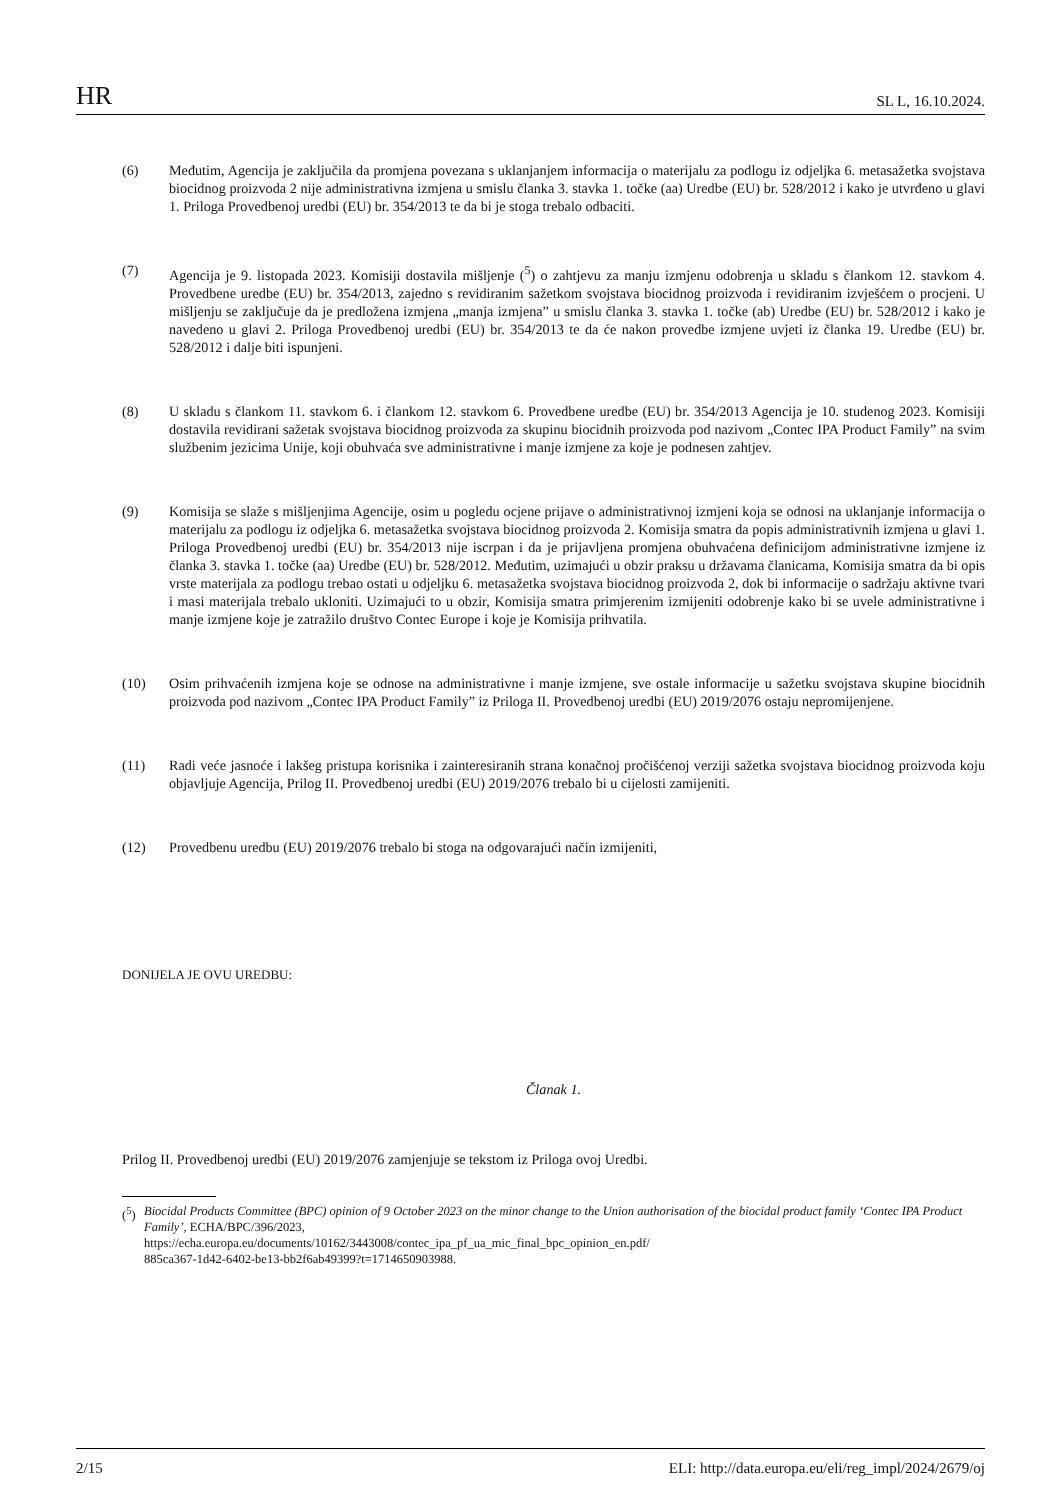HR SL L, 16.10.2024.
(6) Međutim, Agencija je zaključila da promjena povezana s uklanjanjem informacija o materijalu za podlogu iz odjeljka 6. metasažetka svojstava biocidnog proizvoda 2 nije administrativna izmjena u smislu članka 3. stavka 1. točke (aa) Uredbe (EU) br. 528/2012 i kako je utvrđeno u glavi 1. Priloga Provedbenoj uredbi (EU) br. 354/2013 te da bi je stoga trebalo odbaciti.
(7) Agencija je 9. listopada 2023. Komisiji dostavila mišljenje (<sup>5</sup>) o zahtjevu za manju izmjenu odobrenja u skladu s člankom 12. stavkom 4. Provedbene uredbe (EU) br. 354/2013, zajedno s revidiranim sažetkom svojstava biocidnog proizvoda i revidiranim izvješćem o procjeni. U mišljenju se zaključuje da je predložena izmjena „manja izmjena” u smislu članka 3. stavka 1. točke (ab) Uredbe (EU) br. 528/2012 i kako je navedeno u glavi 2. Priloga Provedbenoj uredbi (EU) br. 354/2013 te da će nakon provedbe izmjene uvjeti iz članka 19. Uredbe (EU) br. 528/2012 i dalje biti ispunjeni.
(8) U skladu s člankom 11. stavkom 6. i člankom 12. stavkom 6. Provedbene uredbe (EU) br. 354/2013 Agencija je 10. studenog 2023. Komisiji dostavila revidirani sažetak svojstava biocidnog proizvoda za skupinu biocidnih proizvoda pod nazivom „Contec IPA Product Family” na svim službenim jezicima Unije, koji obuhvaća sve administrativne i manje izmjene za koje je podnesen zahtjev.
(9) Komisija se slaže s mišljenjima Agencije, osim u pogledu ocjene prijave o administrativnoj izmjeni koja se odnosi na uklanjanje informacija o materijalu za podlogu iz odjeljka 6. metasažetka svojstava biocidnog proizvoda 2. Komisija smatra da popis administrativnih izmjena u glavi 1. Priloga Provedbenoj uredbi (EU) br. 354/2013 nije iscrpan i da je prijavljena promjena obuhvaćena definicijom administrativne izmjene iz članka 3. stavka 1. točke (aa) Uredbe (EU) br. 528/2012. Međutim, uzimajući u obzir praksu u državama članicama, Komisija smatra da bi opis vrste materijala za podlogu trebao ostati u odjeljku 6. metasažetka svojstava biocidnog proizvoda 2, dok bi informacije o sadržaju aktivne tvari i masi materijala trebalo ukloniti. Uzimajući to u obzir, Komisija smatra primjerenim izmijeniti odobrenje kako bi se uvele administrativne i manje izmjene koje je zatražilo društvo Contec Europe i koje je Komisija prihvatila.
(10) Osim prihvaćenih izmjena koje se odnose na administrativne i manje izmjene, sve ostale informacije u sažetku svojstava skupine biocidnih proizvoda pod nazivom „Contec IPA Product Family” iz Priloga II. Provedbenoj uredbi (EU) 2019/2076 ostaju nepromijenjene.
(11) Radi veće jasnoće i lakšeg pristupa korisnika i zainteresiranih strana konačnoj pročišćenoj verziji sažetka svojstava biocidnog proizvoda koju objavljuje Agencija, Prilog II. Provedbenoj uredbi (EU) 2019/2076 trebalo bi u cijelosti zamijeniti.
(12) Provedbenu uredbu (EU) 2019/2076 trebalo bi stoga na odgovarajući način izmijeniti,
DONIJELA JE OVU UREDBU:
Članak 1.
Prilog II. Provedbenoj uredbi (EU) 2019/2076 zamjenjuje se tekstom iz Priloga ovoj Uredbi.
(<sup>5</sup>)
Biocidal Products Committee (BPC) opinion of 9 October 2023 on the minor change to the Union authorisation of the biocidal product family ‘Contec IPA Product Family’, ECHA/BPC/396/2023,
https://echa.europa.eu/documents/10162/3443008/contec_ipa_pf_ua_mic_final_bpc_opinion_en.pdf/
885ca367-1d42-6402-be13-bb2f6ab49399?t=1714650903988.
2/15 ELI: http://data.europa.eu/eli/reg_impl/2024/2679/oj